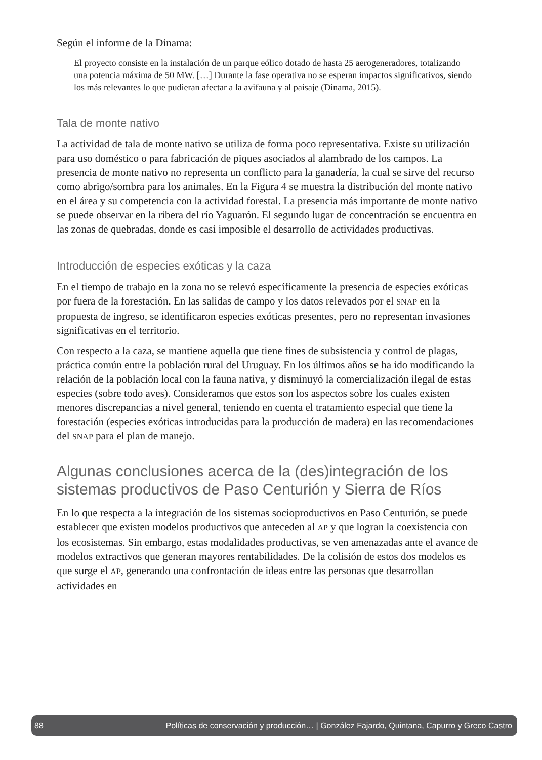Según el informe de la Dinama:
El proyecto consiste en la instalación de un parque eólico dotado de hasta 25 aerogeneradores, totalizando una potencia máxima de 50 MW. […] Durante la fase operativa no se esperan impactos significativos, siendo los más relevantes lo que pudieran afectar a la avifauna y al paisaje (Dinama, 2015).
Tala de monte nativo
La actividad de tala de monte nativo se utiliza de forma poco representativa. Existe su utilización para uso doméstico o para fabricación de piques asociados al alambrado de los campos. La presencia de monte nativo no representa un conflicto para la ganadería, la cual se sirve del recurso como abrigo/sombra para los animales. En la Figura 4 se muestra la distribución del monte nativo en el área y su competencia con la actividad forestal. La presencia más importante de monte nativo se puede observar en la ribera del río Yaguarón. El segundo lugar de concentración se encuentra en las zonas de quebradas, donde es casi imposible el desarrollo de actividades productivas.
Introducción de especies exóticas y la caza
En el tiempo de trabajo en la zona no se relevó específicamente la presencia de especies exóticas por fuera de la forestación. En las salidas de campo y los datos relevados por el SNAP en la propuesta de ingreso, se identificaron especies exóticas presentes, pero no representan invasiones significativas en el territorio.
Con respecto a la caza, se mantiene aquella que tiene fines de subsistencia y control de plagas, práctica común entre la población rural del Uruguay. En los últimos años se ha ido modificando la relación de la población local con la fauna nativa, y disminuyó la comercialización ilegal de estas especies (sobre todo aves). Consideramos que estos son los aspectos sobre los cuales existen menores discrepancias a nivel general, teniendo en cuenta el tratamiento especial que tiene la forestación (especies exóticas introducidas para la producción de madera) en las recomendaciones del SNAP para el plan de manejo.
Algunas conclusiones acerca de la (des)integración de los sistemas productivos de Paso Centurión y Sierra de Ríos
En lo que respecta a la integración de los sistemas socioproductivos en Paso Centurión, se puede establecer que existen modelos productivos que anteceden al AP y que logran la coexistencia con los ecosistemas. Sin embargo, estas modalidades productivas, se ven amenazadas ante el avance de modelos extractivos que generan mayores rentabilidades. De la colisión de estos dos modelos es que surge el AP, generando una confrontación de ideas entre las personas que desarrollan actividades en
88 Políticas de conservación y producción… | González Fajardo, Quintana, Capurro y Greco Castro